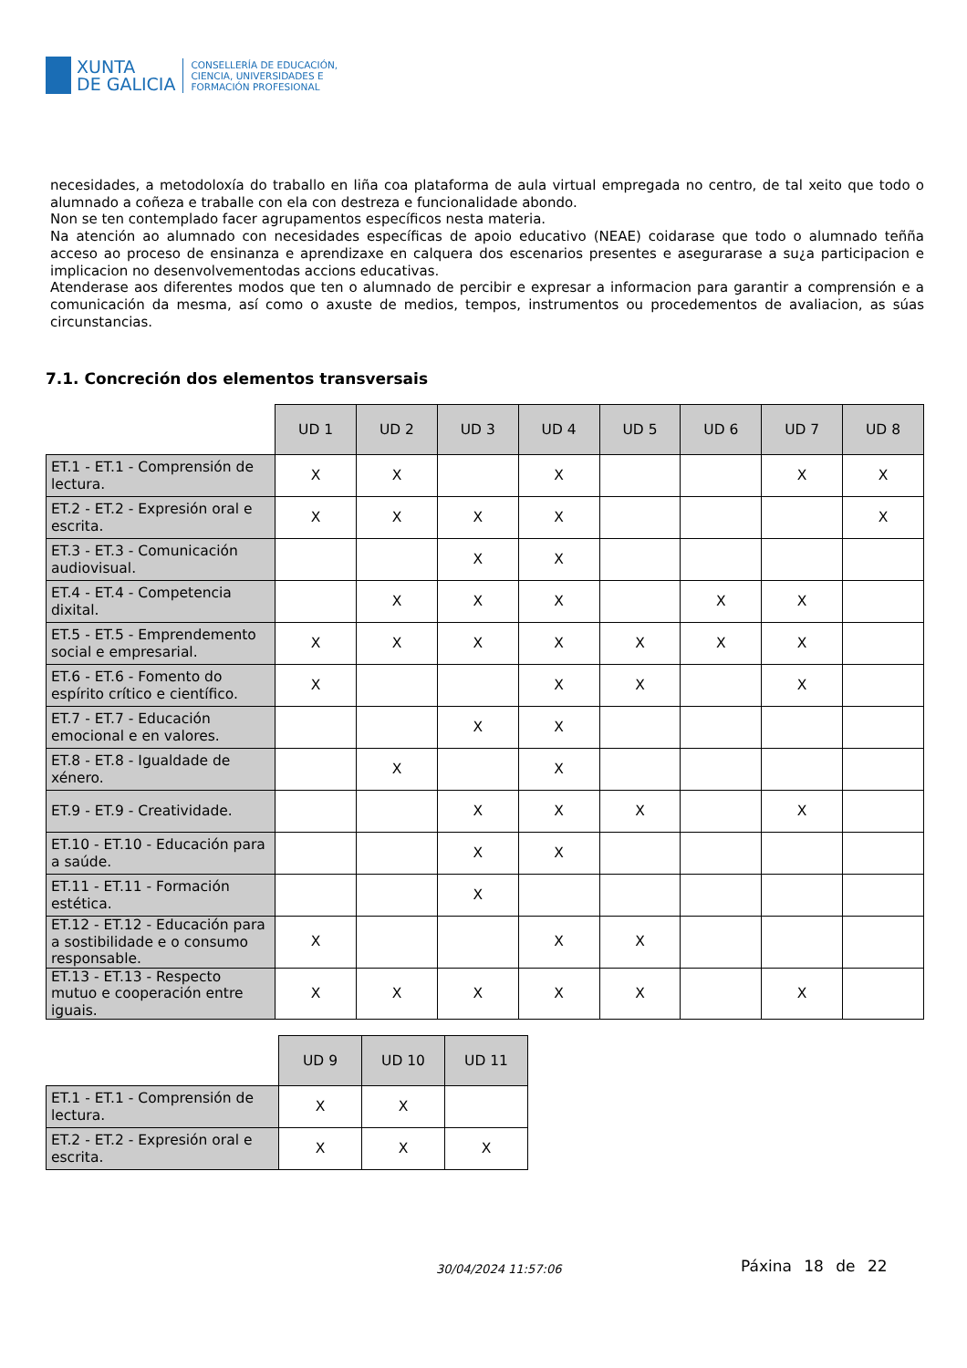XUNTA
DE GALICIA
CONSELLERÍA DE EDUCACIÓN,
CIENCIA, UNIVERSIDADES E
FORMACIÓN PROFESIONAL
necesidades, a metodoloxía do traballo en liña coa plataforma de aula virtual empregada no centro, de tal xeito que todo o alumnado a coñeza e traballe con ela con destreza e funcionalidade abondo.
Non se ten contemplado facer agrupamentos específicos nesta materia.
Na atención ao alumnado con necesidades específicas de apoio educativo (NEAE) coidarase que todo o alumnado teñña acceso ao proceso de ensinanza e aprendizaxe en calquera dos escenarios presentes e asegurarase a su¿a participacion e implicacion no desenvolvementodas accions educativas.
Atenderase aos diferentes modos que ten o alumnado de percibir e expresar a informacion para garantir a comprensión e a comunicación da mesma, así como o axuste de medios, tempos, instrumentos ou procedementos de avaliacion, as súas circunstancias.
7.1. Concreción dos elementos transversais
| | UD 1 | UD 2 | UD 3 | UD 4 | UD 5 | UD 6 | UD 7 | UD 8 |
| --- | --- | --- | --- | --- | --- | --- | --- | --- |
| ET.1 - ET.1 - Comprensión de lectura. | X | X | | X | | | X | X |
| ET.2 - ET.2 - Expresión oral e escrita. | X | X | X | X | | | | X |
| ET.3 - ET.3 - Comunicación audiovisual. | | | X | X | | | | |
| ET.4 - ET.4 - Competencia dixital. | | X | X | X | | X | X | |
| ET.5 - ET.5 - Emprendemento social e empresarial. | X | X | X | X | X | X | X | |
| ET.6 - ET.6 - Fomento do espírito crítico e científico. | X | | | X | X | | X | |
| ET.7 - ET.7 - Educación emocional e en valores. | | | X | X | | | | |
| ET.8 - ET.8 - Igualdade de xénero. | | X | | X | | | | |
| ET.9 - ET.9 - Creatividade. | | | X | X | X | | X | |
| ET.10 - ET.10 - Educación para a saúde. | | | X | X | | | | |
| ET.11 - ET.11 - Formación estética. | | | X | | | | | |
| ET.12 - ET.12 - Educación para a sostibilidade e o consumo responsable. | X | | | X | X | | | |
| ET.13 - ET.13 - Respecto mutuo e cooperación entre iguais. | X | X | X | X | X | | X | |
| | UD 9 | UD 10 | UD 11 |
| --- | --- | --- | --- |
| ET.1 - ET.1 - Comprensión de lectura. | X | X | |
| ET.2 - ET.2 - Expresión oral e escrita. | X | X | X |
30/04/2024 11:57:06 Páxina 18 de 22